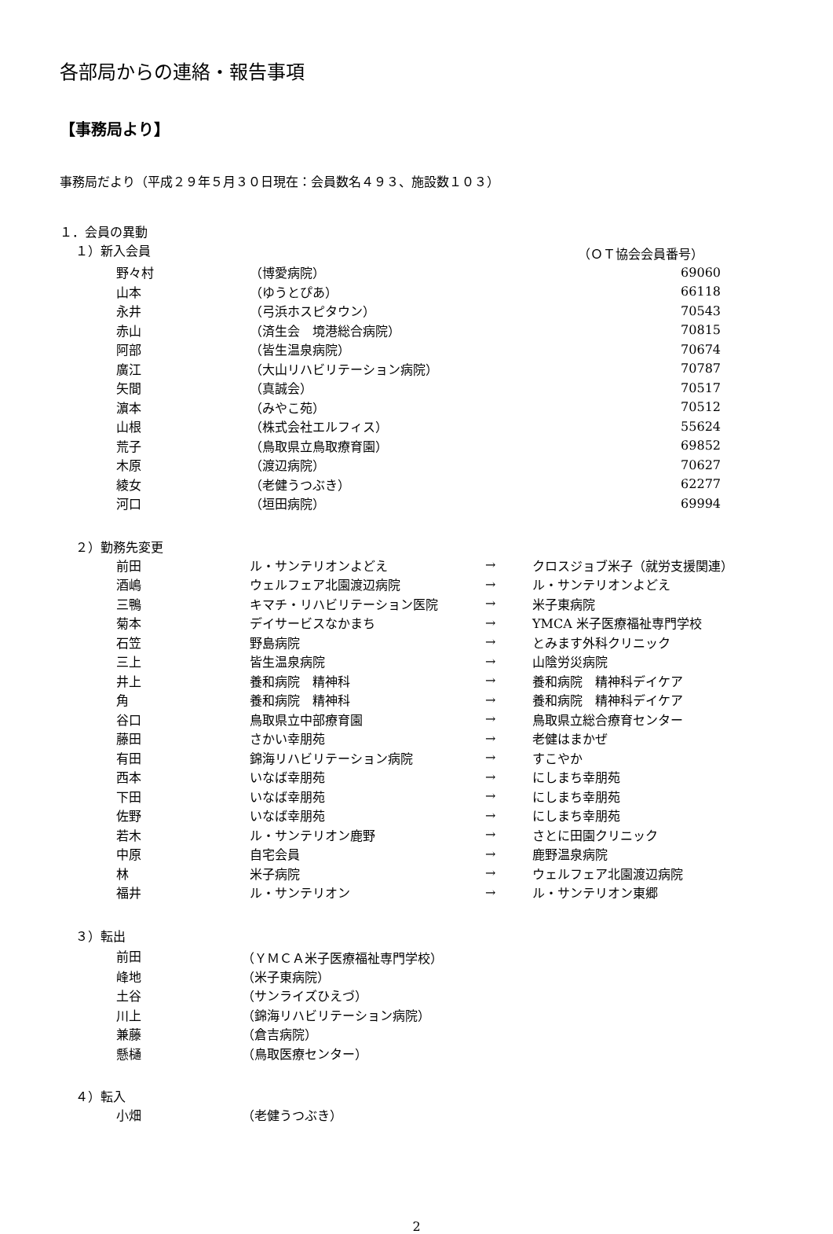各部局からの連絡・報告事項
【事務局より】
事務局だより（平成２９年５月３０日現在：会員数名４９３、施設数１０３）
１．会員の異動
１）新入会員 （ＯＴ協会会員番号）
| 野々村 | （博愛病院） | 69060 |
| 山本 | （ゆうとぴあ） | 66118 |
| 永井 | （弓浜ホスピタウン） | 70543 |
| 赤山 | （済生会 境港総合病院） | 70815 |
| 阿部 | （皆生温泉病院） | 70674 |
| 廣江 | （大山リハビリテーション病院） | 70787 |
| 矢間 | （真誠会） | 70517 |
| 濵本 | （みやこ苑） | 70512 |
| 山根 | （株式会社エルフィス） | 55624 |
| 荒子 | （鳥取県立鳥取療育園） | 69852 |
| 木原 | （渡辺病院） | 70627 |
| 綾女 | （老健うつぶき） | 62277 |
| 河口 | （垣田病院） | 69994 |
２）勤務先変更
| 前田 | ル・サンテリオンよどえ | → | クロスジョブ米子（就労支援関連） |
| 酒嶋 | ウェルフェア北園渡辺病院 | → | ル・サンテリオンよどえ |
| 三鴨 | キマチ・リハビリテーション医院 | → | 米子東病院 |
| 菊本 | デイサービスなかまち | → | YMCA 米子医療福祉専門学校 |
| 石笠 | 野島病院 | → | とみます外科クリニック |
| 三上 | 皆生温泉病院 | → | 山陰労災病院 |
| 井上 | 養和病院 精神科 | → | 養和病院 精神科デイケア |
| 角 | 養和病院 精神科 | → | 養和病院 精神科デイケア |
| 谷口 | 鳥取県立中部療育園 | → | 鳥取県立総合療育センター |
| 藤田 | さかい幸朋苑 | → | 老健はまかぜ |
| 有田 | 錦海リハビリテーション病院 | → | すこやか |
| 西本 | いなば幸朋苑 | → | にしまち幸朋苑 |
| 下田 | いなば幸朋苑 | → | にしまち幸朋苑 |
| 佐野 | いなば幸朋苑 | → | にしまち幸朋苑 |
| 若木 | ル・サンテリオン鹿野 | → | さとに田園クリニック |
| 中原 | 自宅会員 | → | 鹿野温泉病院 |
| 林 | 米子病院 | → | ウェルフェア北園渡辺病院 |
| 福井 | ル・サンテリオン | → | ル・サンテリオン東郷 |
３）転出
| 前田 | （ＹＭＣＡ米子医療福祉専門学校） |
| 峰地 | （米子東病院） |
| 土谷 | （サンライズひえづ） |
| 川上 | （錦海リハビリテーション病院） |
| 兼藤 | （倉吉病院） |
| 懸樋 | （鳥取医療センター） |
４）転入
| 小畑 | （老健うつぶき） |
2